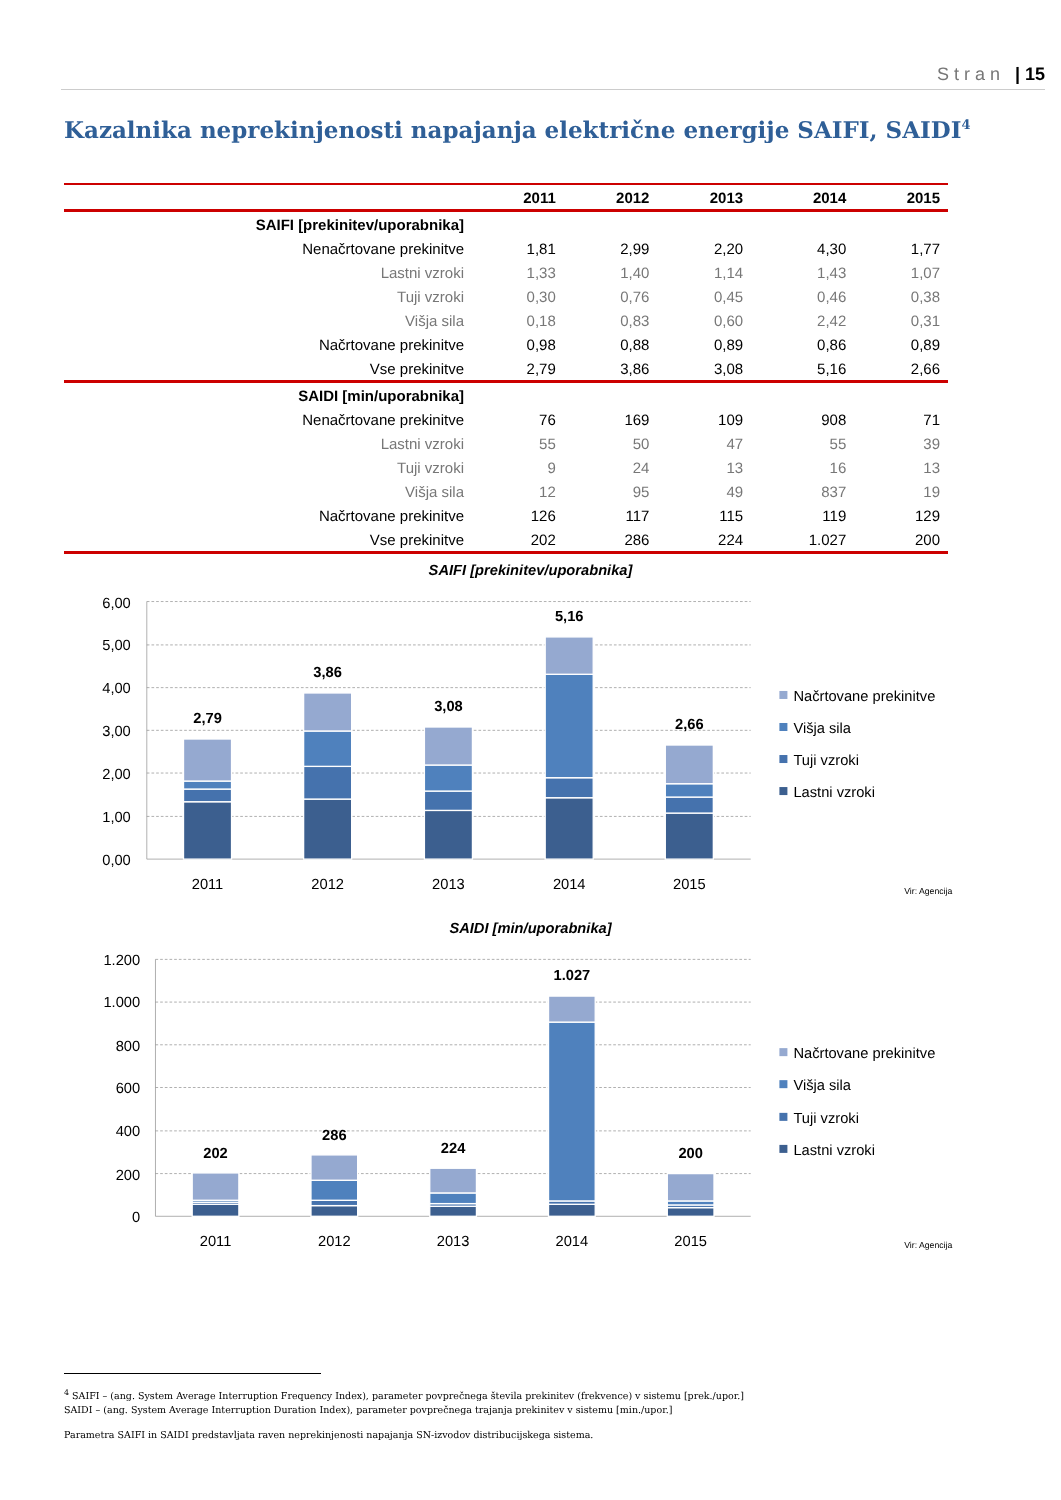Stran | 15
Kazalnika neprekinjenosti napajanja električne energije SAIFI, SAIDI<sup>4</sup>
| | 2011 | 2012 | 2013 | 2014 | 2015 |
| --- | --- | --- | --- | --- | --- |
| SAIFI [prekinitev/uporabnika] | | | | | |
| Nenačrtovane prekinitve | 1,81 | 2,99 | 2,20 | 4,30 | 1,77 |
| Lastni vzroki | 1,33 | 1,40 | 1,14 | 1,43 | 1,07 |
| Tuji vzroki | 0,30 | 0,76 | 0,45 | 0,46 | 0,38 |
| Višja sila | 0,18 | 0,83 | 0,60 | 2,42 | 0,31 |
| Načrtovane prekinitve | 0,98 | 0,88 | 0,89 | 0,86 | 0,89 |
| Vse prekinitve | 2,79 | 3,86 | 3,08 | 5,16 | 2,66 |
| SAIDI [min/uporabnika] | | | | | |
| Nenačrtovane prekinitve | 76 | 169 | 109 | 908 | 71 |
| Lastni vzroki | 55 | 50 | 47 | 55 | 39 |
| Tuji vzroki | 9 | 24 | 13 | 16 | 13 |
| Višja sila | 12 | 95 | 49 | 837 | 19 |
| Načrtovane prekinitve | 126 | 117 | 115 | 119 | 129 |
| Vse prekinitve | 202 | 286 | 224 | 1.027 | 200 |
SAIFI [prekinitev/uporabnika]
6,00
5,00
4,00
3,00
2,00
1,00
0,00
2,79
3,86
3,08
5,16
2,66
2011
2012
2013
2014
2015
Načrtovane prekinitve
Višja sila
Tuji vzroki
Lastni vzroki
Vir: Agencija
SAIDI [min/uporabnika]
1.200
1.000
800
600
400
200
0
202
286
224
1.027
200
2011
2012
2013
2014
2015
Načrtovane prekinitve
Višja sila
Tuji vzroki
Lastni vzroki
Vir: Agencija
<sup>4</sup> SAIFI – (ang. System Average Interruption Frequency Index), parameter povprečnega števila prekinitev (frekvence) v sistemu [prek./upor.]
SAIDI – (ang. System Average Interruption Duration Index), parameter povprečnega trajanja prekinitev v sistemu [min./upor.]
Parametra SAIFI in SAIDI predstavljata raven neprekinjenosti napajanja SN-izvodov distribucijskega sistema.